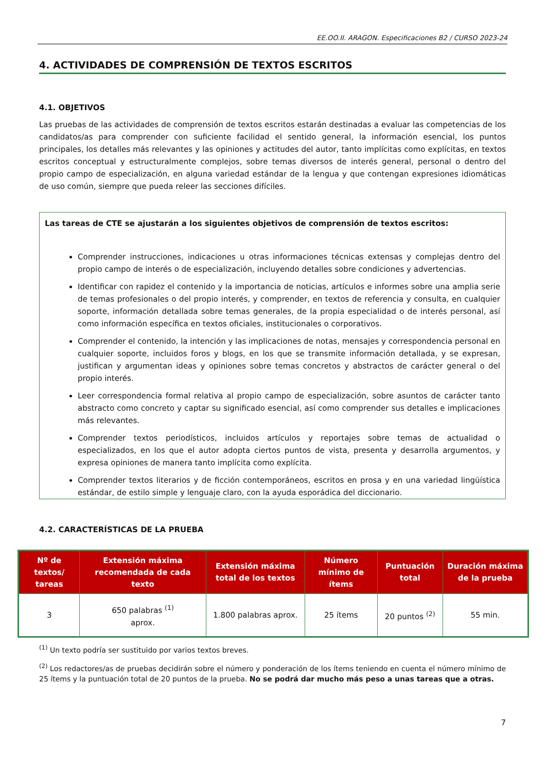EE.OO.II. ARAGON. Especificaciones B2 / CURSO 2023-24
4. ACTIVIDADES DE COMPRENSIÓN DE TEXTOS ESCRITOS
4.1. OBJETIVOS
Las pruebas de las actividades de comprensión de textos escritos estarán destinadas a evaluar las competencias de los candidatos/as para comprender con suficiente facilidad el sentido general, la información esencial, los puntos principales, los detalles más relevantes y las opiniones y actitudes del autor, tanto implícitas como explícitas, en textos escritos conceptual y estructuralmente complejos, sobre temas diversos de interés general, personal o dentro del propio campo de especialización, en alguna variedad estándar de la lengua y que contengan expresiones idiomáticas de uso común, siempre que pueda releer las secciones difíciles.
Las tareas de CTE se ajustarán a los siguientes objetivos de comprensión de textos escritos:
Comprender instrucciones, indicaciones u otras informaciones técnicas extensas y complejas dentro del propio campo de interés o de especialización, incluyendo detalles sobre condiciones y advertencias.
Identificar con rapidez el contenido y la importancia de noticias, artículos e informes sobre una amplia serie de temas profesionales o del propio interés, y comprender, en textos de referencia y consulta, en cualquier soporte, información detallada sobre temas generales, de la propia especialidad o de interés personal, así como información específica en textos oficiales, institucionales o corporativos.
Comprender el contenido, la intención y las implicaciones de notas, mensajes y correspondencia personal en cualquier soporte, incluidos foros y blogs, en los que se transmite información detallada, y se expresan, justifican y argumentan ideas y opiniones sobre temas concretos y abstractos de carácter general o del propio interés.
Leer correspondencia formal relativa al propio campo de especialización, sobre asuntos de carácter tanto abstracto como concreto y captar su significado esencial, así como comprender sus detalles e implicaciones más relevantes.
Comprender textos periodísticos, incluidos artículos y reportajes sobre temas de actualidad o especializados, en los que el autor adopta ciertos puntos de vista, presenta y desarrolla argumentos, y expresa opiniones de manera tanto implícita como explícita.
Comprender textos literarios y de ficción contemporáneos, escritos en prosa y en una variedad lingüística estándar, de estilo simple y lenguaje claro, con la ayuda esporádica del diccionario.
4.2. CARACTERÍSTICAS DE LA PRUEBA
| Nº de textos/ tareas | Extensión máxima recomendada de cada texto | Extensión máxima total de los textos | Número mínimo de ítems | Puntuación total | Duración máxima de la prueba |
| --- | --- | --- | --- | --- | --- |
| 3 | 650 palabras <sup>(1)</sup> aprox. | 1.800 palabras aprox. | 25 ítems | 20 puntos <sup>(2)</sup> | 55 min. |
<sup>(1)</sup> Un texto podría ser sustituido por varios textos breves.
<sup>(2)</sup> Los redactores/as de pruebas decidirán sobre el número y ponderación de los ítems teniendo en cuenta el número mínimo de 25 ítems y la puntuación total de 20 puntos de la prueba. No se podrá dar mucho más peso a unas tareas que a otras.
7